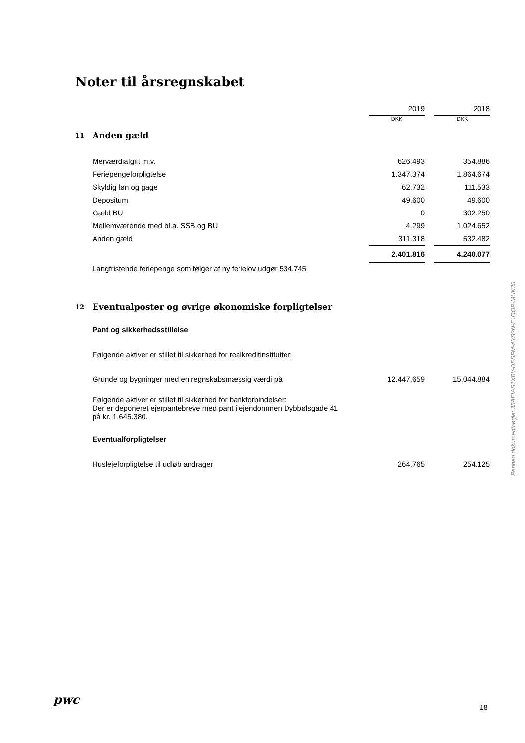Noter til årsregnskabet
| | | 2019 | | 2018 |
| | | DKK | | DKK |
| 11 | Anden gæld | | | |
| | Merværdiafgift m.v. | 626.493 | | 354.886 |
| | Feriepengeforpligtelse | 1.347.374 | | 1.864.674 |
| | Skyldig løn og gage | 62.732 | | 111.533 |
| | Depositum | 49.600 | | 49.600 |
| | Gæld BU | 0 | | 302.250 |
| | Mellemværende med bl.a. SSB og BU | 4.299 | | 1.024.652 |
| | Anden gæld | 311.318 | | 532.482 |
| | | 2.401.816 | | 4.240.077 |
| | Langfristende feriepenge som følger af ny ferielov udgør 534.745 | | | |
| 12 | Eventualposter og øvrige økonomiske forpligtelser | | | |
| | Pant og sikkerhedsstillelse | | | |
| | Følgende aktiver er stillet til sikkerhed for realkreditinstitutter: | | | |
| | Grunde og bygninger med en regnskabsmæssig værdi på | 12.447.659 | | 15.044.884 |
| | Følgende aktiver er stillet til sikkerhed for bankforbindelser: Der er deponeret ejerpantebreve med pant i ejendommen Dybbølsgade 41 på kr. 1.645.380. | | | |
| | Eventualforpligtelser | | | |
| | Huslejeforpligtelse til udløb andrager | 264.765 | | 254.125 |
Penneo dokumentnøgle: 35AEV-S1XBV-DESFM-AYS2N-E1QQP-MUK35
pwc
18